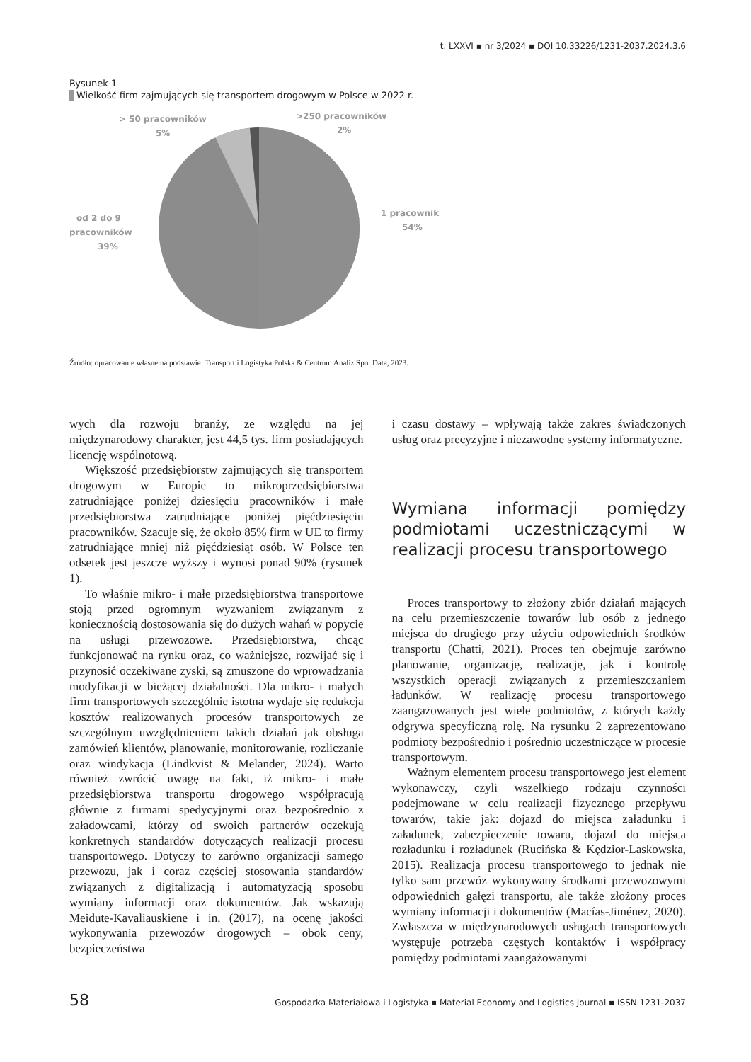t. LXXVI ▪ nr 3/2024 ▪ DOI 10.33226/1231-2037.2024.3.6
Rysunek 1
Wielkość firm zajmujących się transportem drogowym w Polsce w 2022 r.
> 50 pracowników
5%
>250 pracowników
2%
od 2 do 9
pracowników
39%
1 pracownik
54%
Źródło: opracowanie własne na podstawie: Transport i Logistyka Polska & Centrum Analiz Spot Data, 2023.
wych dla rozwoju branży, ze względu na jej międzynarodowy charakter, jest 44,5 tys. firm posiadających licencję wspólnotową.
Większość przedsiębiorstw zajmujących się transportem drogowym w Europie to mikroprzedsiębiorstwa zatrudniające poniżej dziesięciu pracowników i małe przedsiębiorstwa zatrudniające poniżej pięćdziesięciu pracowników. Szacuje się, że około 85% firm w UE to firmy zatrudniające mniej niż pięćdziesiąt osób. W Polsce ten odsetek jest jeszcze wyższy i wynosi ponad 90% (rysunek 1).
To właśnie mikro- i małe przedsiębiorstwa transportowe stoją przed ogromnym wyzwaniem związanym z koniecznością dostosowania się do dużych wahań w popycie na usługi przewozowe. Przedsiębiorstwa, chcąc funkcjonować na rynku oraz, co ważniejsze, rozwijać się i przynosić oczekiwane zyski, są zmuszone do wprowadzania modyfikacji w bieżącej działalności. Dla mikro- i małych firm transportowych szczególnie istotna wydaje się redukcja kosztów realizowanych procesów transportowych ze szczególnym uwzględnieniem takich działań jak obsługa zamówień klientów, planowanie, monitorowanie, rozliczanie oraz windykacja (Lindkvist & Melander, 2024). Warto również zwrócić uwagę na fakt, iż mikro- i małe przedsiębiorstwa transportu drogowego współpracują głównie z firmami spedycyjnymi oraz bezpośrednio z załadowcami, którzy od swoich partnerów oczekują konkretnych standardów dotyczących realizacji procesu transportowego. Dotyczy to zarówno organizacji samego przewozu, jak i coraz częściej stosowania standardów związanych z digitalizacją i automatyzacją sposobu wymiany informacji oraz dokumentów. Jak wskazują Meidute-Kavaliauskiene i in. (2017), na ocenę jakości wykonywania przewozów drogowych – obok ceny, bezpieczeństwa
i czasu dostawy – wpływają także zakres świadczonych usług oraz precyzyjne i niezawodne systemy informatyczne.
Wymiana informacji pomiędzy podmiotami uczestniczącymi w realizacji procesu transportowego
Proces transportowy to złożony zbiór działań mających na celu przemieszczenie towarów lub osób z jednego miejsca do drugiego przy użyciu odpowiednich środków transportu (Chatti, 2021). Proces ten obejmuje zarówno planowanie, organizację, realizację, jak i kontrolę wszystkich operacji związanych z przemieszczaniem ładunków. W realizację procesu transportowego zaangażowanych jest wiele podmiotów, z których każdy odgrywa specyficzną rolę. Na rysunku 2 zaprezentowano podmioty bezpośrednio i pośrednio uczestniczące w procesie transportowym.
Ważnym elementem procesu transportowego jest element wykonawczy, czyli wszelkiego rodzaju czynności podejmowane w celu realizacji fizycznego przepływu towarów, takie jak: dojazd do miejsca załadunku i załadunek, zabezpieczenie towaru, dojazd do miejsca rozładunku i rozładunek (Rucińska & Kędzior-Laskowska, 2015). Realizacja procesu transportowego to jednak nie tylko sam przewóz wykonywany środkami przewozowymi odpowiednich gałęzi transportu, ale także złożony proces wymiany informacji i dokumentów (Macías-Jiménez, 2020). Zwłaszcza w międzynarodowych usługach transportowych występuje potrzeba częstych kontaktów i współpracy pomiędzy podmiotami zaangażowanymi
58 Gospodarka Materiałowa i Logistyka ▪ Material Economy and Logistics Journal ▪ ISSN 1231-2037